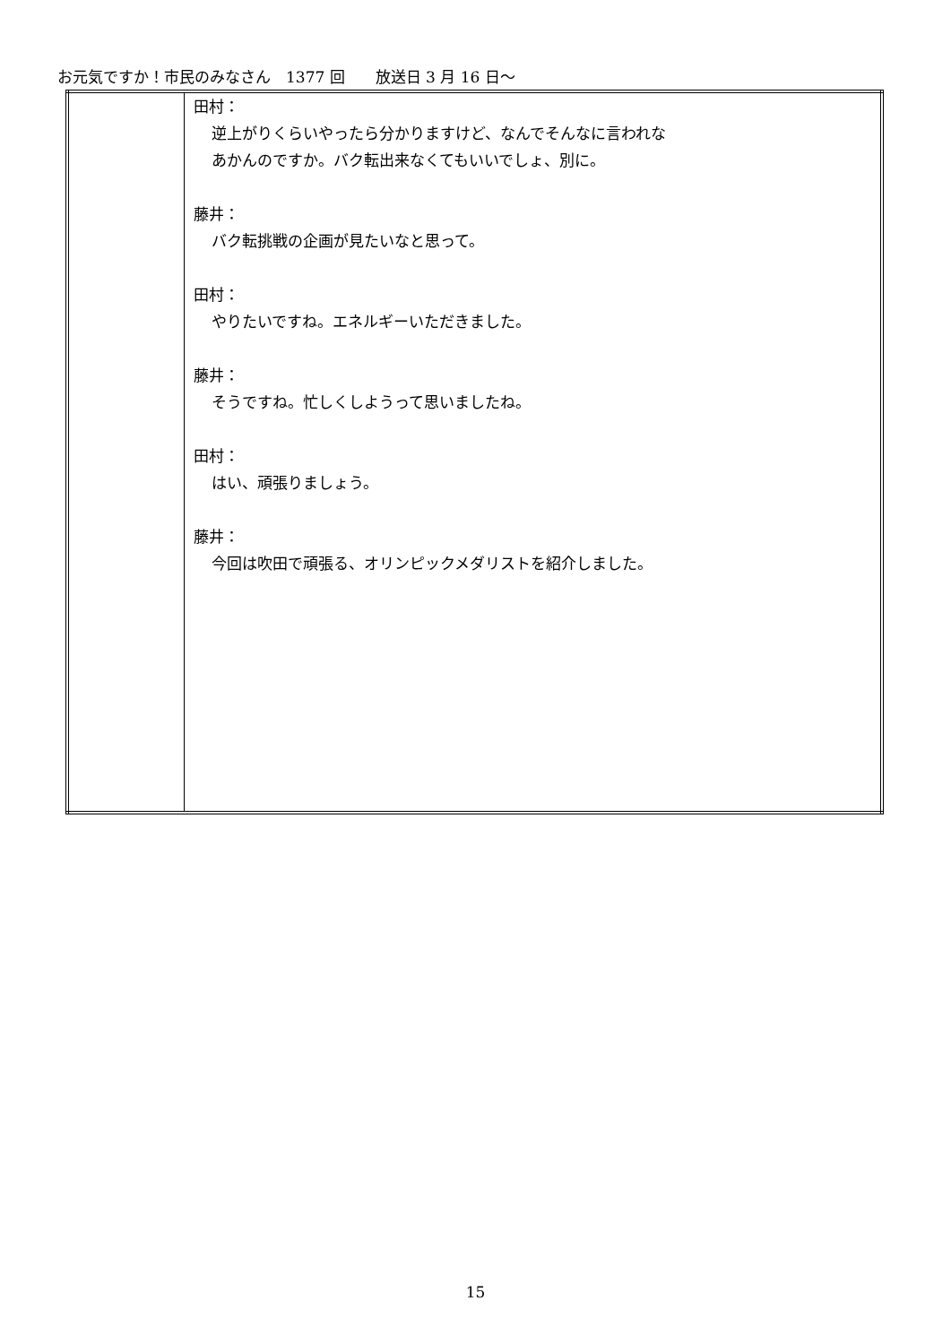お元気ですか！市民のみなさん　1377 回　　放送日 3 月 16 日～
| | 田村： 逆上がりくらいやったら分かりますけど、なんでそんなに言われな あかんのですか。バク転出来なくてもいいでしょ、別に。 藤井： バク転挑戦の企画が見たいなと思って。 田村： やりたいですね。エネルギーいただきました。 藤井： そうですね。忙しくしようって思いましたね。 田村： はい、頑張りましょう。 藤井： 今回は吹田で頑張る、オリンピックメダリストを紹介しました。 |
15